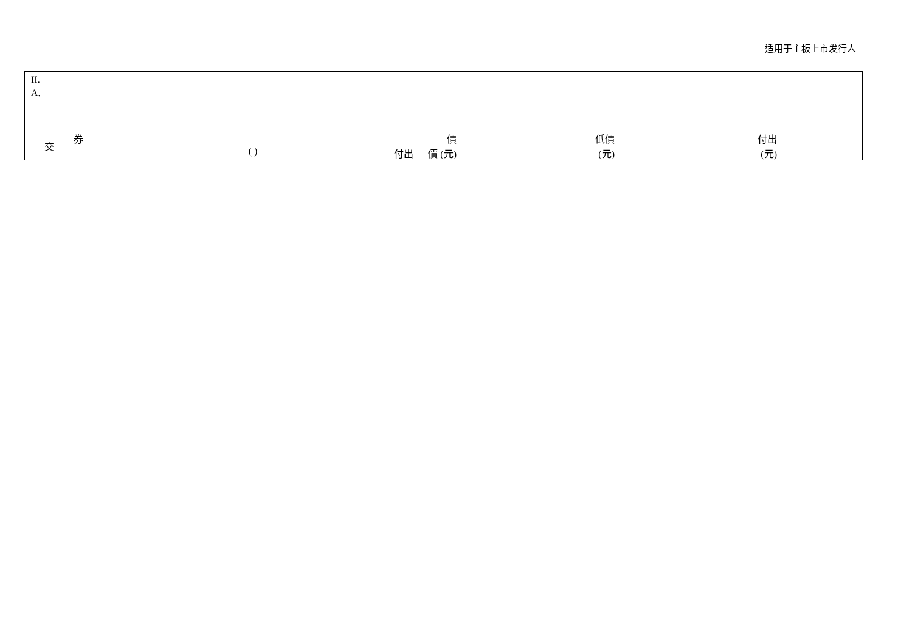适用于主板上市发行人
II.
A.
| 交 | 券 | ( ) | 價 付出 價 (元) | 低價 (元) | 付出 (元) |
| --- | --- | --- | --- | --- | --- |